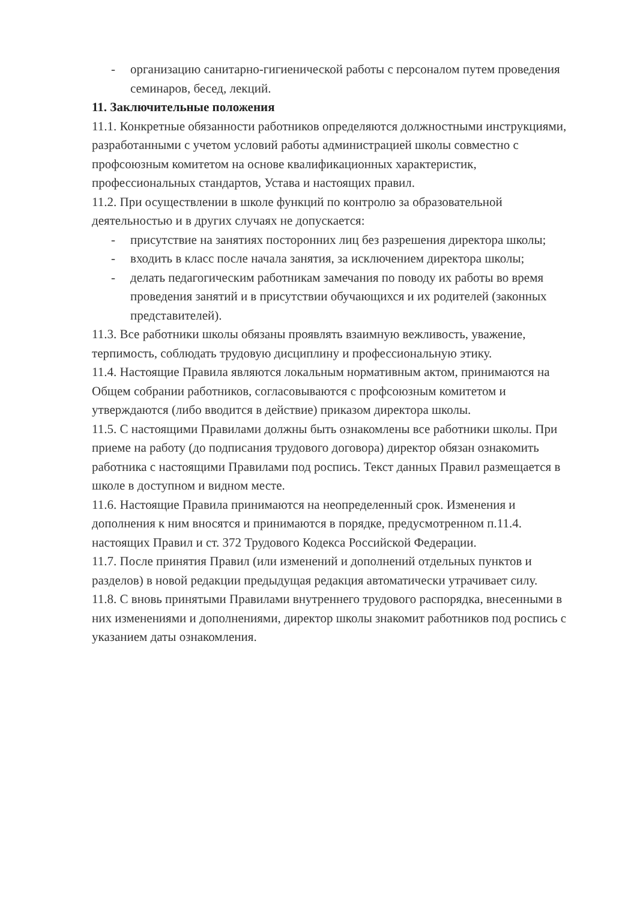- организацию санитарно-гигиенической работы с персоналом путем проведения семинаров, бесед, лекций.
11. Заключительные положения
11.1. Конкретные обязанности работников определяются должностными инструкциями, разработанными с учетом условий работы администрацией школы совместно с профсоюзным комитетом на основе квалификационных характеристик, профессиональных стандартов, Устава и настоящих правил.
11.2. При осуществлении в школе функций по контролю за образовательной деятельностью и в других случаях не допускается:
- присутствие на занятиях посторонних лиц без разрешения директора школы;
- входить в класс после начала занятия, за исключением директора школы;
- делать педагогическим работникам замечания по поводу их работы во время проведения занятий и в присутствии обучающихся и их родителей (законных представителей).
11.3. Все работники школы обязаны проявлять взаимную вежливость, уважение, терпимость, соблюдать трудовую дисциплину и профессиональную этику.
11.4. Настоящие Правила являются локальным нормативным актом, принимаются на Общем собрании работников, согласовываются с профсоюзным комитетом и утверждаются (либо вводится в действие) приказом директора школы.
11.5. С настоящими Правилами должны быть ознакомлены все работники школы. При приеме на работу (до подписания трудового договора) директор обязан ознакомить работника с настоящими Правилами под роспись. Текст данных Правил размещается в школе в доступном и видном месте.
11.6. Настоящие Правила принимаются на неопределенный срок. Изменения и дополнения к ним вносятся и принимаются в порядке, предусмотренном п.11.4. настоящих Правил и ст. 372 Трудового Кодекса Российской Федерации.
11.7. После принятия Правил (или изменений и дополнений отдельных пунктов и разделов) в новой редакции предыдущая редакция автоматически утрачивает силу.
11.8. С вновь принятыми Правилами внутреннего трудового распорядка, внесенными в них изменениями и дополнениями, директор школы знакомит работников под роспись с указанием даты ознакомления.